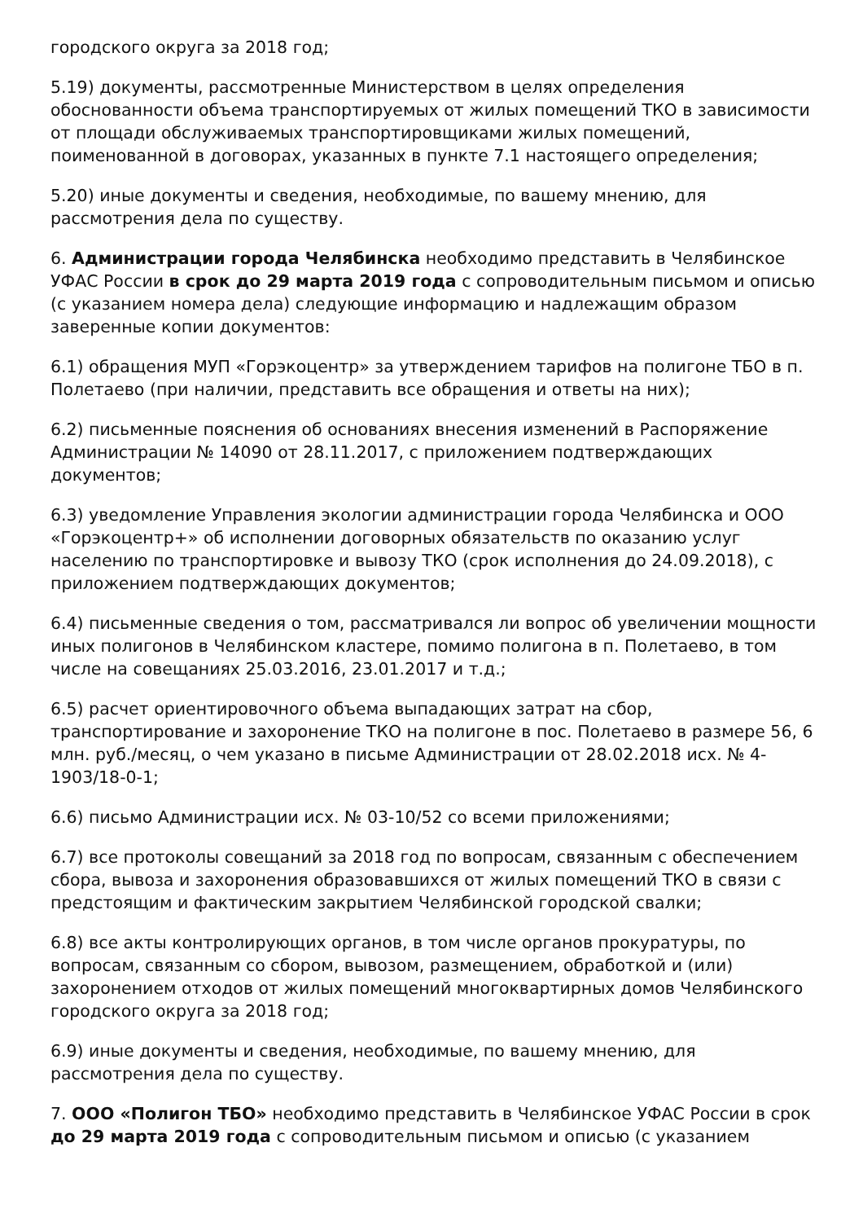городского округа за 2018 год;
5.19) документы, рассмотренные Министерством в целях определения обоснованности объема транспортируемых от жилых помещений ТКО в зависимости от площади обслуживаемых транспортировщиками жилых помещений, поименованной в договорах, указанных в пункте 7.1 настоящего определения;
5.20) иные документы и сведения, необходимые, по вашему мнению, для рассмотрения дела по существу.
6. Администрации города Челябинска необходимо представить в Челябинское УФАС России в срок до 29 марта 2019 года с сопроводительным письмом и описью (с указанием номера дела) следующие информацию и надлежащим образом заверенные копии документов:
6.1) обращения МУП «Горэкоцентр» за утверждением тарифов на полигоне ТБО в п. Полетаево (при наличии, представить все обращения и ответы на них);
6.2) письменные пояснения об основаниях внесения изменений в Распоряжение Администрации № 14090 от 28.11.2017, с приложением подтверждающих документов;
6.3) уведомление Управления экологии администрации города Челябинска и ООО «Горэкоцентр+» об исполнении договорных обязательств по оказанию услуг населению по транспортировке и вывозу ТКО (срок исполнения до 24.09.2018), с приложением подтверждающих документов;
6.4) письменные сведения о том, рассматривался ли вопрос об увеличении мощности иных полигонов в Челябинском кластере, помимо полигона в п. Полетаево, в том числе на совещаниях 25.03.2016, 23.01.2017 и т.д.;
6.5) расчет ориентировочного объема выпадающих затрат на сбор, транспортирование и захоронение ТКО на полигоне в пос. Полетаево в размере 56, 6 млн. руб./месяц, о чем указано в письме Администрации от 28.02.2018 исх. № 4-1903/18-0-1;
6.6) письмо Администрации исх. № 03-10/52 со всеми приложениями;
6.7) все протоколы совещаний за 2018 год по вопросам, связанным с обеспечением сбора, вывоза и захоронения образовавшихся от жилых помещений ТКО в связи с предстоящим и фактическим закрытием Челябинской городской свалки;
6.8) все акты контролирующих органов, в том числе органов прокуратуры, по вопросам, связанным со сбором, вывозом, размещением, обработкой и (или) захоронением отходов от жилых помещений многоквартирных домов Челябинского городского округа за 2018 год;
6.9) иные документы и сведения, необходимые, по вашему мнению, для рассмотрения дела по существу.
7. ООО «Полигон ТБО» необходимо представить в Челябинское УФАС России в срок до 29 марта 2019 года с сопроводительным письмом и описью (с указанием